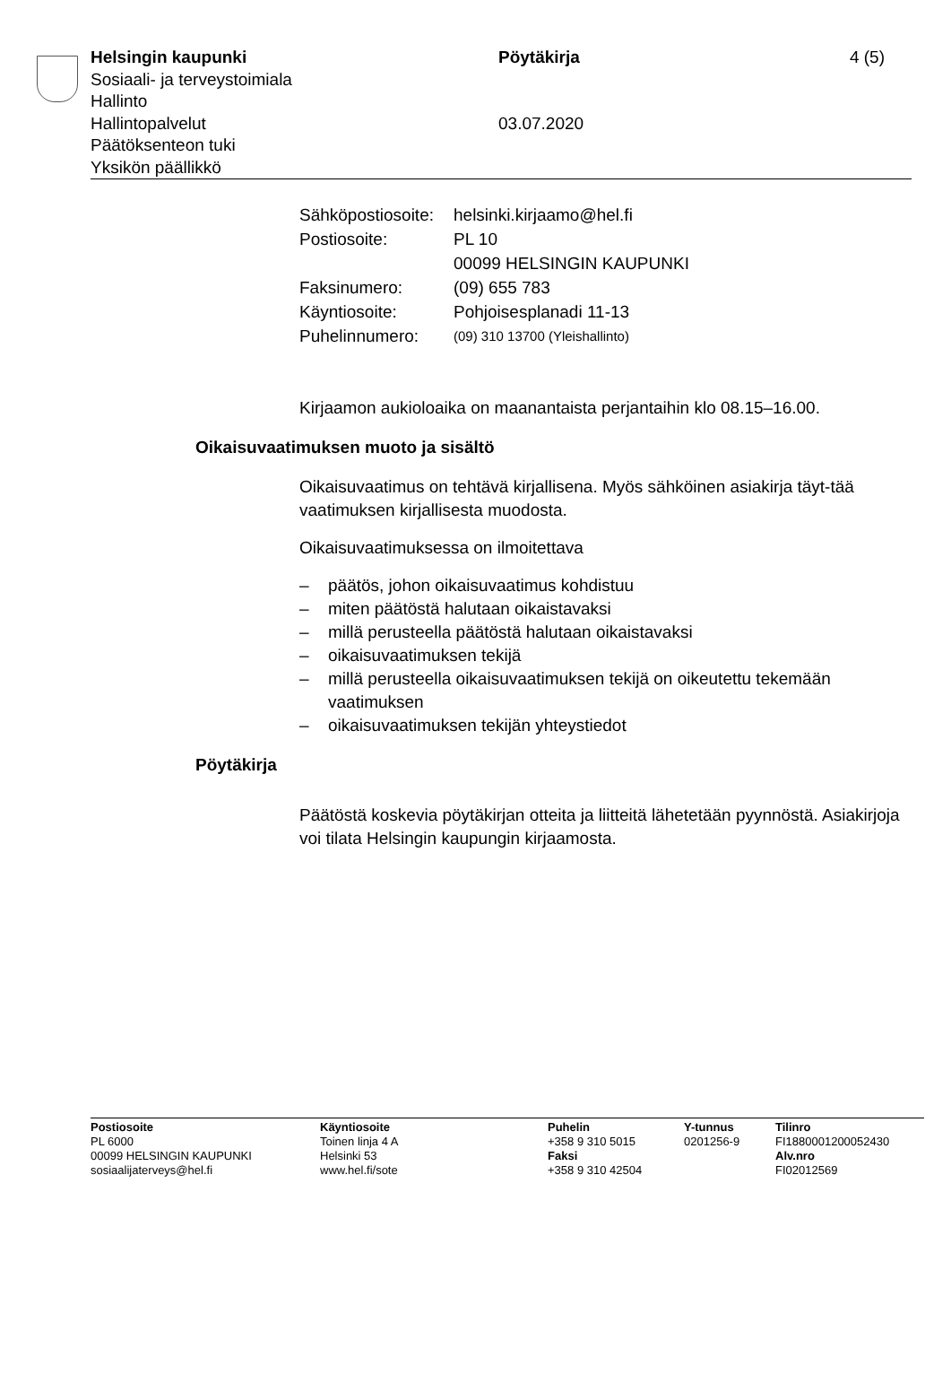Helsingin kaupunki
Sosiaali- ja terveystoimiala
Hallinto
Hallintopalvelut
Päätöksenteon tuki
Yksikön päällikkö
Pöytäkirja
03.07.2020
4 (5)
| Sähköpostiosoite: | helsinki.kirjaamo@hel.fi |
| Postiosoite: | PL 10 00099 HELSINGIN KAUPUNKI |
| Faksinumero: | (09) 655 783 |
| Käyntiosoite: | Pohjoisesplanadi 11-13 |
| Puhelinnumero: | (09) 310 13700 (Yleishallinto) |
Kirjaamon aukioloaika on maanantaista perjantaihin klo 08.15–16.00.
Oikaisuvaatimuksen muoto ja sisältö
Oikaisuvaatimus on tehtävä kirjallisena. Myös sähköinen asiakirja täyt-tää vaatimuksen kirjallisesta muodosta.
Oikaisuvaatimuksessa on ilmoitettava
– päätös, johon oikaisuvaatimus kohdistuu
– miten päätöstä halutaan oikaistavaksi
– millä perusteella päätöstä halutaan oikaistavaksi
– oikaisuvaatimuksen tekijä
– millä perusteella oikaisuvaatimuksen tekijä on oikeutettu tekemään vaatimuksen
– oikaisuvaatimuksen tekijän yhteystiedot
Pöytäkirja
Päätöstä koskevia pöytäkirjan otteita ja liitteitä lähetetään pyynnöstä. Asiakirjoja voi tilata Helsingin kaupungin kirjaamosta.
Postiosoite
PL 6000
00099 HELSINGIN KAUPUNKI
sosiaalijaterveys@hel.fi
Käyntiosoite
Toinen linja 4 A
Helsinki 53
www.hel.fi/sote
Puhelin
+358 9 310 5015
Faksi
+358 9 310 42504
Y-tunnus
0201256-9
Tilinro
FI1880001200052430
Alv.nro
FI02012569